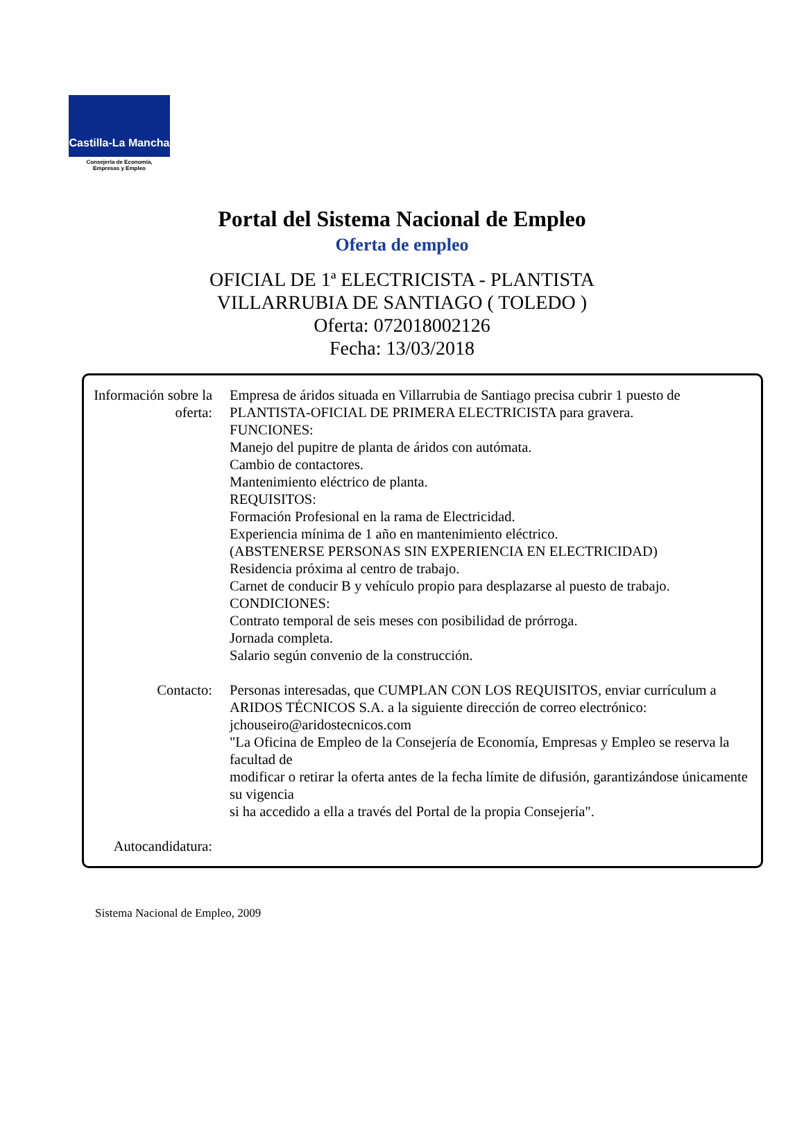Castilla-La Mancha
Consejería de Economía,
Empresas y Empleo
Portal del Sistema Nacional de Empleo
Oferta de empleo
OFICIAL DE 1ª ELECTRICISTA - PLANTISTA
VILLARRUBIA DE SANTIAGO ( TOLEDO )
Oferta: 072018002126
Fecha: 13/03/2018
| Información sobre la oferta: | Empresa de áridos situada en Villarrubia de Santiago precisa cubrir 1 puesto de PLANTISTA-OFICIAL DE PRIMERA ELECTRICISTA para gravera. FUNCIONES: Manejo del pupitre de planta de áridos con autómata. Cambio de contactores. Mantenimiento eléctrico de planta. REQUISITOS: Formación Profesional en la rama de Electricidad. Experiencia mínima de 1 año en mantenimiento eléctrico. (ABSTENERSE PERSONAS SIN EXPERIENCIA EN ELECTRICIDAD) Residencia próxima al centro de trabajo. Carnet de conducir B y vehículo propio para desplazarse al puesto de trabajo. CONDICIONES: Contrato temporal de seis meses con posibilidad de prórroga. Jornada completa. Salario según convenio de la construcción. |
| Contacto: | Personas interesadas, que CUMPLAN CON LOS REQUISITOS, enviar currículum a ARIDOS TÉCNICOS S.A. a la siguiente dirección de correo electrónico: jchouseiro@aridostecnicos.com "La Oficina de Empleo de la Consejería de Economía, Empresas y Empleo se reserva la facultad de modificar o retirar la oferta antes de la fecha límite de difusión, garantizándose únicamente su vigencia si ha accedido a ella a través del Portal de la propia Consejería". |
| Autocandidatura: | |
Sistema Nacional de Empleo, 2009